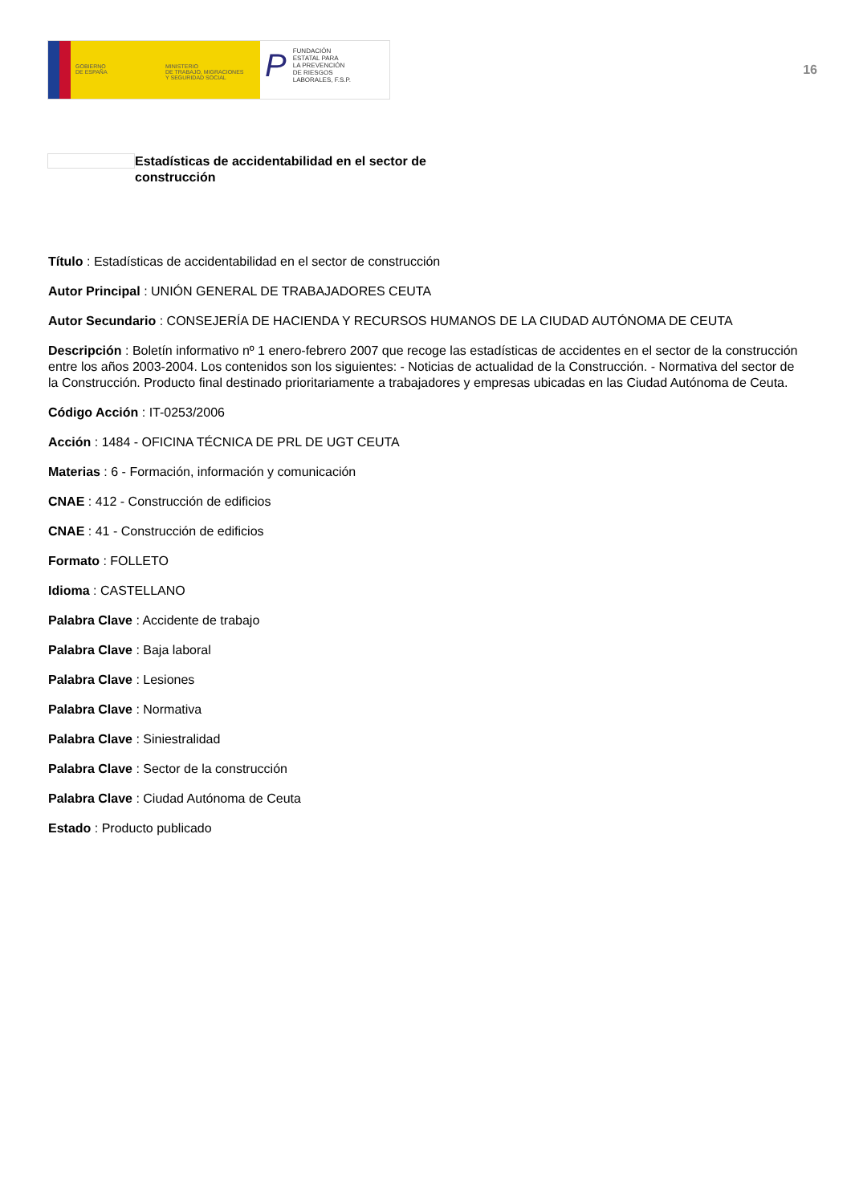GOBIERNO
DE ESPAÑA
MINISTERIO
DE TRABAJO, MIGRACIONES
Y SEGURIDAD SOCIAL
P FUNDACIÓN
ESTATAL PARA
LA PREVENCIÓN
DE RIESGOS
LABORALES, F.S.P.
16
Estadísticas de accidentabilidad en el sector de construcción
Título : Estadísticas de accidentabilidad en el sector de construcción
Autor Principal : UNIÓN GENERAL DE TRABAJADORES CEUTA
Autor Secundario : CONSEJERÍA DE HACIENDA Y RECURSOS HUMANOS DE LA CIUDAD AUTÓNOMA DE CEUTA
Descripción : Boletín informativo nº 1 enero-febrero 2007 que recoge las estadísticas de accidentes en el sector de la construcción entre los años 2003-2004. Los contenidos son los siguientes: - Noticias de actualidad de la Construcción. - Normativa del sector de la Construcción. Producto final destinado prioritariamente a trabajadores y empresas ubicadas en las Ciudad Autónoma de Ceuta.
Código Acción : IT-0253/2006
Acción : 1484 - OFICINA TÉCNICA DE PRL DE UGT CEUTA
Materias : 6 - Formación, información y comunicación
CNAE : 412 - Construcción de edificios
CNAE : 41 - Construcción de edificios
Formato : FOLLETO
Idioma : CASTELLANO
Palabra Clave : Accidente de trabajo
Palabra Clave : Baja laboral
Palabra Clave : Lesiones
Palabra Clave : Normativa
Palabra Clave : Siniestralidad
Palabra Clave : Sector de la construcción
Palabra Clave : Ciudad Autónoma de Ceuta
Estado : Producto publicado